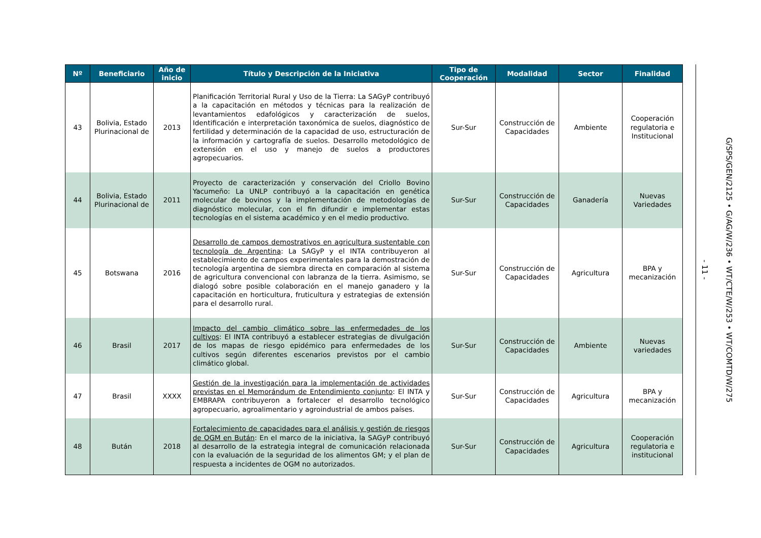| Nº | Beneficiario | Año de inicio | Título y Descripción de la Iniciativa | Tipo de Cooperación | Modalidad | Sector | Finalidad |
| --- | --- | --- | --- | --- | --- | --- | --- |
| 43 | Bolivia, Estado Plurinacional de | 2013 | Planificación Territorial Rural y Uso de la Tierra: La SAGyP contribuyó a la capacitación en métodos y técnicas para la realización de levantamientos edafológicos y caracterización de suelos, Identificación e interpretación taxonómica de suelos, diagnóstico de fertilidad y determinación de la capacidad de uso, estructuración de la información y cartografía de suelos. Desarrollo metodológico de extensión en el uso y manejo de suelos a productores agropecuarios. | Sur-Sur | Construcción de Capacidades | Ambiente | Cooperación regulatoria e Institucional |
| 44 | Bolivia, Estado Plurinacional de | 2011 | Proyecto de caracterización y conservación del Criollo Bovino Yacumeño: La UNLP contribuyó a la capacitación en genética molecular de bovinos y la implementación de metodologías de diagnóstico molecular, con el fin difundir e implementar estas tecnologías en el sistema académico y en el medio productivo. | Sur-Sur | Construcción de Capacidades | Ganadería | Nuevas Variedades |
| 45 | Botswana | 2016 | Desarrollo de campos demostrativos en agricultura sustentable con tecnología de Argentina : La SAGyP y el INTA contribuyeron al establecimiento de campos experimentales para la demostración de tecnología argentina de siembra directa en comparación al sistema de agricultura convencional con labranza de la tierra. Asimismo, se dialogó sobre posible colaboración en el manejo ganadero y la capacitación en horticultura, fruticultura y estrategias de extensión para el desarrollo rural. | Sur-Sur | Construcción de Capacidades | Agricultura | BPA y mecanización |
| 46 | Brasil | 2017 | Impacto del cambio climático sobre las enfermedades de los cultivos : El INTA contribuyó a establecer estrategias de divulgación de los mapas de riesgo epidémico para enfermedades de los cultivos según diferentes escenarios previstos por el cambio climático global. | Sur-Sur | Construcción de Capacidades | Ambiente | Nuevas variedades |
| 47 | Brasil | XXXX | Gestión de la investigación para la implementación de actividades previstas en el Memorándum de Entendimiento conjunto : El INTA y EMBRAPA contribuyeron a fortalecer el desarrollo tecnológico agropecuario, agroalimentario y agroindustrial de ambos países. | Sur-Sur | Construcción de Capacidades | Agricultura | BPA y mecanización |
| 48 | Bután | 2018 | Fortalecimiento de capacidades para el análisis y gestión de riesgos de OGM en Bután : En el marco de la iniciativa, la SAGyP contribuyó al desarrollo de la estrategia integral de comunicación relacionada con la evaluación de la seguridad de los alimentos GM; y el plan de respuesta a incidentes de OGM no autorizados. | Sur-Sur | Construcción de Capacidades | Agricultura | Cooperación regulatoria e institucional |
- 11 - G/SPS/GEN/2125 • G/AG/W/236 • WT/CTE/W/253 • WT/COMTD/W/275